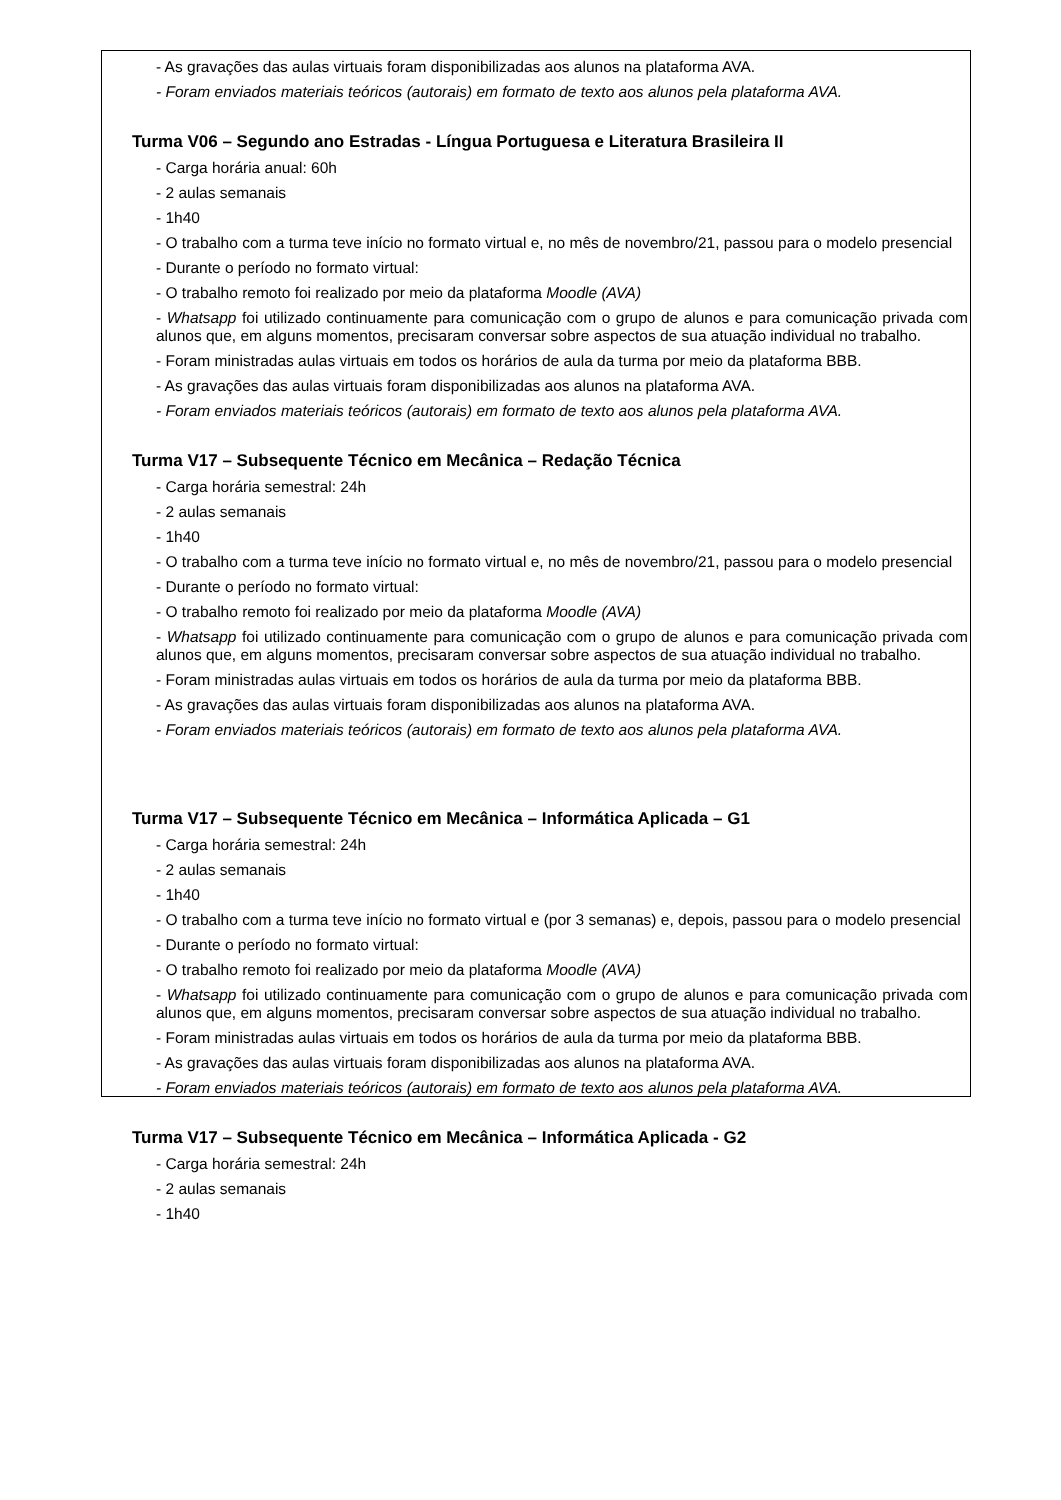- As gravações das aulas virtuais foram disponibilizadas aos alunos na plataforma AVA.
- Foram enviados materiais teóricos (autorais) em formato de texto aos alunos pela plataforma AVA.
Turma V06 – Segundo ano Estradas - Língua Portuguesa e Literatura Brasileira II
- Carga horária anual: 60h
- 2 aulas semanais
- 1h40
- O trabalho com a turma teve início no formato virtual e, no mês de novembro/21, passou para o modelo presencial
- Durante o período no formato virtual:
- O trabalho remoto foi realizado por meio da plataforma Moodle (AVA)
- Whatsapp foi utilizado continuamente para comunicação com o grupo de alunos e para comunicação privada com alunos que, em alguns momentos, precisaram conversar sobre aspectos de sua atuação individual no trabalho.
- Foram ministradas aulas virtuais em todos os horários de aula da turma por meio da plataforma BBB.
- As gravações das aulas virtuais foram disponibilizadas aos alunos na plataforma AVA.
- Foram enviados materiais teóricos (autorais) em formato de texto aos alunos pela plataforma AVA.
Turma V17 – Subsequente Técnico em Mecânica – Redação Técnica
- Carga horária semestral: 24h
- 2 aulas semanais
- 1h40
- O trabalho com a turma teve início no formato virtual e, no mês de novembro/21, passou para o modelo presencial
- Durante o período no formato virtual:
- O trabalho remoto foi realizado por meio da plataforma Moodle (AVA)
- Whatsapp foi utilizado continuamente para comunicação com o grupo de alunos e para comunicação privada com alunos que, em alguns momentos, precisaram conversar sobre aspectos de sua atuação individual no trabalho.
- Foram ministradas aulas virtuais em todos os horários de aula da turma por meio da plataforma BBB.
- As gravações das aulas virtuais foram disponibilizadas aos alunos na plataforma AVA.
- Foram enviados materiais teóricos (autorais) em formato de texto aos alunos pela plataforma AVA.
Turma V17 – Subsequente Técnico em Mecânica – Informática Aplicada – G1
- Carga horária semestral: 24h
- 2 aulas semanais
- 1h40
- O trabalho com a turma teve início no formato virtual e (por 3 semanas) e, depois, passou para o modelo presencial
- Durante o período no formato virtual:
- O trabalho remoto foi realizado por meio da plataforma Moodle (AVA)
- Whatsapp foi utilizado continuamente para comunicação com o grupo de alunos e para comunicação privada com alunos que, em alguns momentos, precisaram conversar sobre aspectos de sua atuação individual no trabalho.
- Foram ministradas aulas virtuais em todos os horários de aula da turma por meio da plataforma BBB.
- As gravações das aulas virtuais foram disponibilizadas aos alunos na plataforma AVA.
- Foram enviados materiais teóricos (autorais) em formato de texto aos alunos pela plataforma AVA.
Turma V17 – Subsequente Técnico em Mecânica – Informática Aplicada - G2
- Carga horária semestral: 24h
- 2 aulas semanais
- 1h40